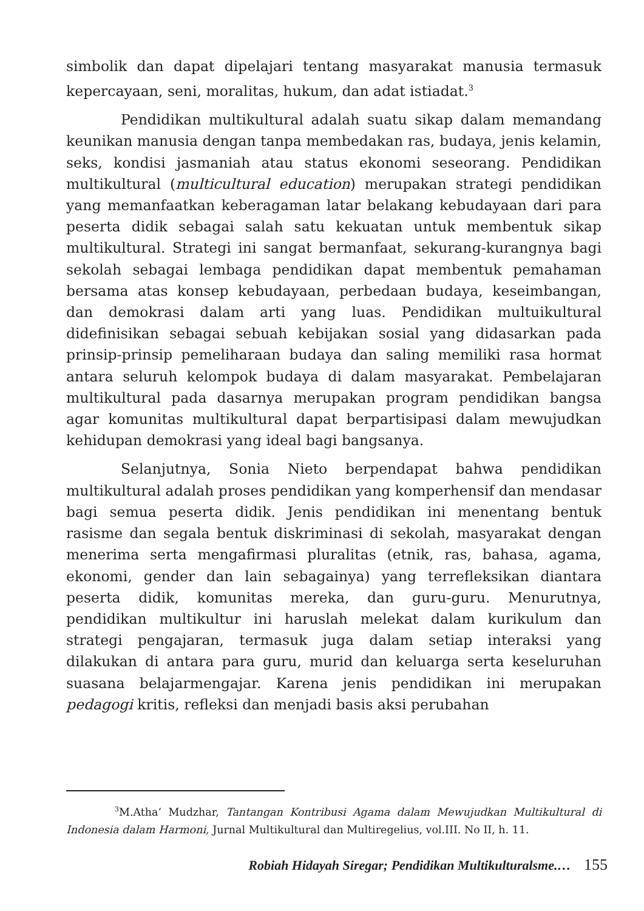simbolik dan dapat dipelajari tentang masyarakat manusia termasuk kepercayaan, seni, moralitas, hukum, dan adat istiadat.<sup>3</sup>
Pendidikan multikultural adalah suatu sikap dalam memandang keunikan manusia dengan tanpa membedakan ras, budaya, jenis kelamin, seks, kondisi jasmaniah atau status ekonomi seseorang. Pendidikan multikultural (multicultural education) merupakan strategi pendidikan yang memanfaatkan keberagaman latar belakang kebudayaan dari para peserta didik sebagai salah satu kekuatan untuk membentuk sikap multikultural. Strategi ini sangat bermanfaat, sekurang-kurangnya bagi sekolah sebagai lembaga pendidikan dapat membentuk pemahaman bersama atas konsep kebudayaan, perbedaan budaya, keseimbangan, dan demokrasi dalam arti yang luas. Pendidikan multuikultural didefinisikan sebagai sebuah kebijakan sosial yang didasarkan pada prinsip-prinsip pemeliharaan budaya dan saling memiliki rasa hormat antara seluruh kelompok budaya di dalam masyarakat. Pembelajaran multikultural pada dasarnya merupakan program pendidikan bangsa agar komunitas multikultural dapat berpartisipasi dalam mewujudkan kehidupan demokrasi yang ideal bagi bangsanya.
Selanjutnya, Sonia Nieto berpendapat bahwa pendidikan multikultural adalah proses pendidikan yang komperhensif dan mendasar bagi semua peserta didik. Jenis pendidikan ini menentang bentuk rasisme dan segala bentuk diskriminasi di sekolah, masyarakat dengan menerima serta mengafirmasi pluralitas (etnik, ras, bahasa, agama, ekonomi, gender dan lain sebagainya) yang terrefleksikan diantara peserta didik, komunitas mereka, dan guru-guru. Menurutnya, pendidikan multikultur ini haruslah melekat dalam kurikulum dan strategi pengajaran, termasuk juga dalam setiap interaksi yang dilakukan di antara para guru, murid dan keluarga serta keseluruhan suasana belajarmengajar. Karena jenis pendidikan ini merupakan pedagogi kritis, refleksi dan menjadi basis aksi perubahan
<sup>3</sup> M.Atha’ Mudzhar, Tantangan Kontribusi Agama dalam Mewujudkan Multikultural di Indonesia dalam Harmoni, Jurnal Multikultural dan Multiregelius, vol.III. No II, h. 11.
Robiah Hidayah Siregar; Pendidikan Multikulturalsme.… 155